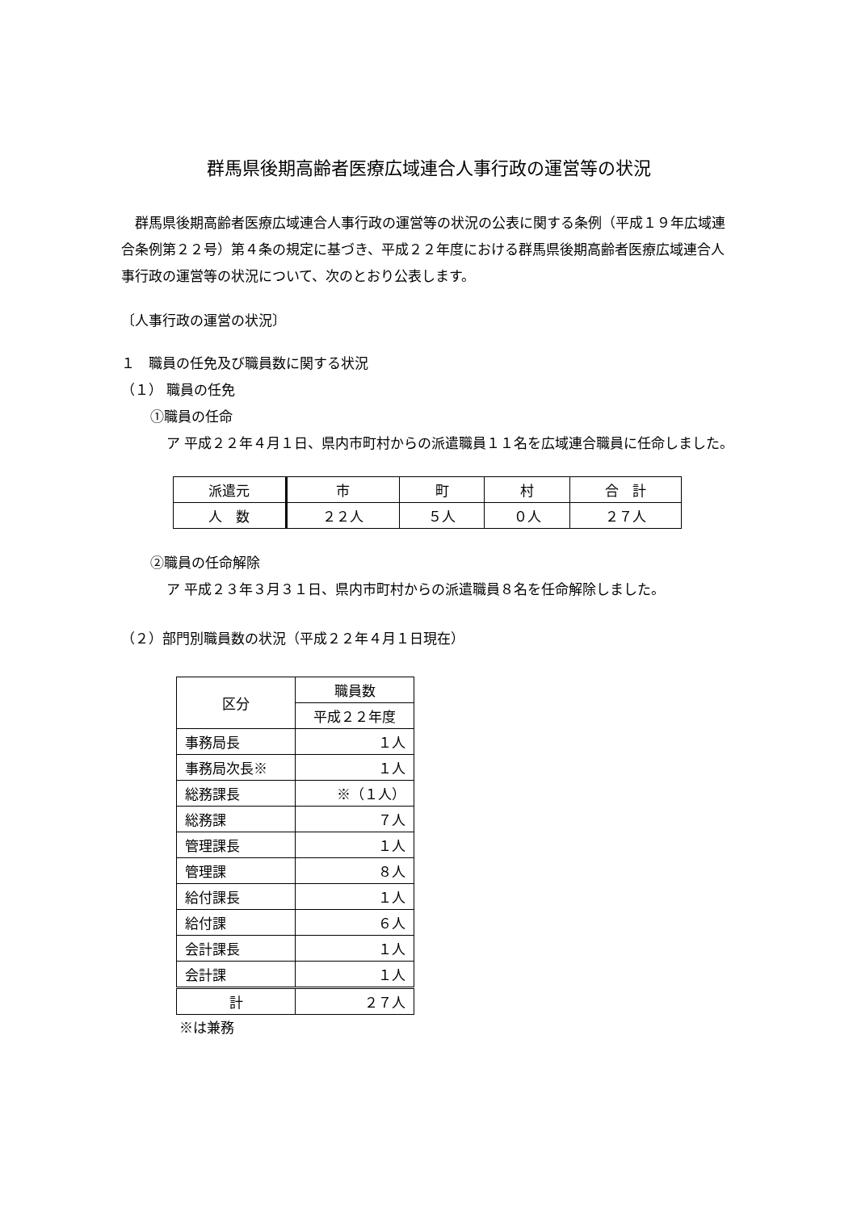群馬県後期高齢者医療広域連合人事行政の運営等の状況
　群馬県後期高齢者医療広域連合人事行政の運営等の状況の公表に関する条例（平成１９年広域連合条例第２２号）第４条の規定に基づき、平成２２年度における群馬県後期高齢者医療広域連合人事行政の運営等の状況について、次のとおり公表します。
〔人事行政の運営の状況〕
１　職員の任免及び職員数に関する状況
（１） 職員の任免
①職員の任命
ア 平成２２年４月１日、県内市町村からの派遣職員１１名を広域連合職員に任命しました。
| 派遣元 | 市 | 町 | 村 | 合 計 |
| --- | --- | --- | --- | --- |
| 人 数 | ２２人 | ５人 | ０人 | ２７人 |
②職員の任命解除
ア 平成２３年３月３１日、県内市町村からの派遣職員８名を任命解除しました。
（２）部門別職員数の状況（平成２２年４月１日現在）
| 区分 | 職員数 |
| --- | --- |
| | 平成２２年度 |
| 事務局長 | １人 |
| 事務局次長※ | １人 |
| 総務課長 | ※（１人） |
| 総務課 | ７人 |
| 管理課長 | １人 |
| 管理課 | ８人 |
| 給付課長 | １人 |
| 給付課 | ６人 |
| 会計課長 | １人 |
| 会計課 | １人 |
| 計 | ２７人 |
※は兼務